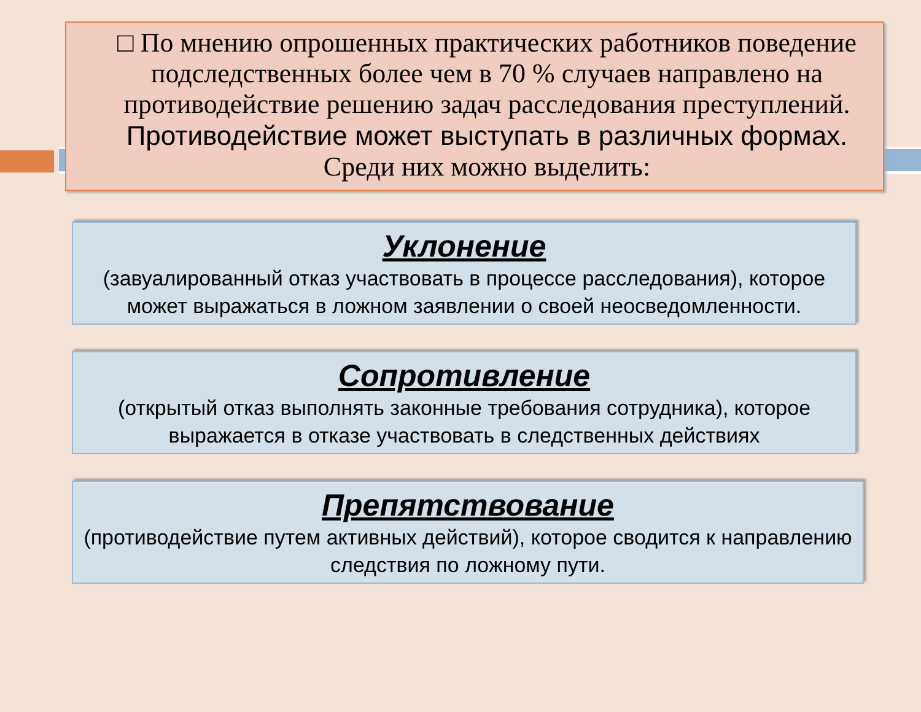□ По мнению опрошенных практических работников поведение подследственных более чем в 70 % случаев направлено на противодействие решению задач расследования преступлений.
Противодействие может выступать в различных формах.
Среди них можно выделить:
Уклонение
(завуалированный отказ участвовать в процессе расследования), которое может выражаться в ложном заявлении о своей неосведомленности.
Сопротивление
(открытый отказ выполнять законные требования сотрудника), которое выражается в отказе участвовать в следственных действиях
Препятствование
(противодействие путем активных действий), которое сводится к направлению следствия по ложному пути.